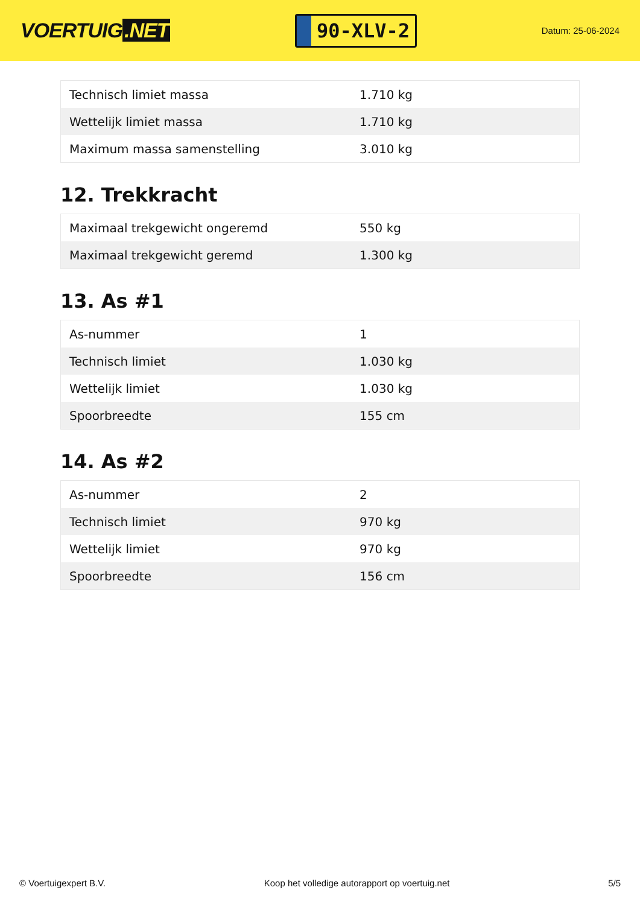VOERTUIG.NET
90-XLV-2
Datum: 25-06-2024
| Technisch limiet massa | 1.710 kg |
| Wettelijk limiet massa | 1.710 kg |
| Maximum massa samenstelling | 3.010 kg |
12. Trekkracht
| Maximaal trekgewicht ongeremd | 550 kg |
| Maximaal trekgewicht geremd | 1.300 kg |
13. As #1
| As-nummer | 1 |
| Technisch limiet | 1.030 kg |
| Wettelijk limiet | 1.030 kg |
| Spoorbreedte | 155 cm |
14. As #2
| As-nummer | 2 |
| Technisch limiet | 970 kg |
| Wettelijk limiet | 970 kg |
| Spoorbreedte | 156 cm |
© Voertuigexpert B.V. Koop het volledige autorapport op voertuig.net 5/5